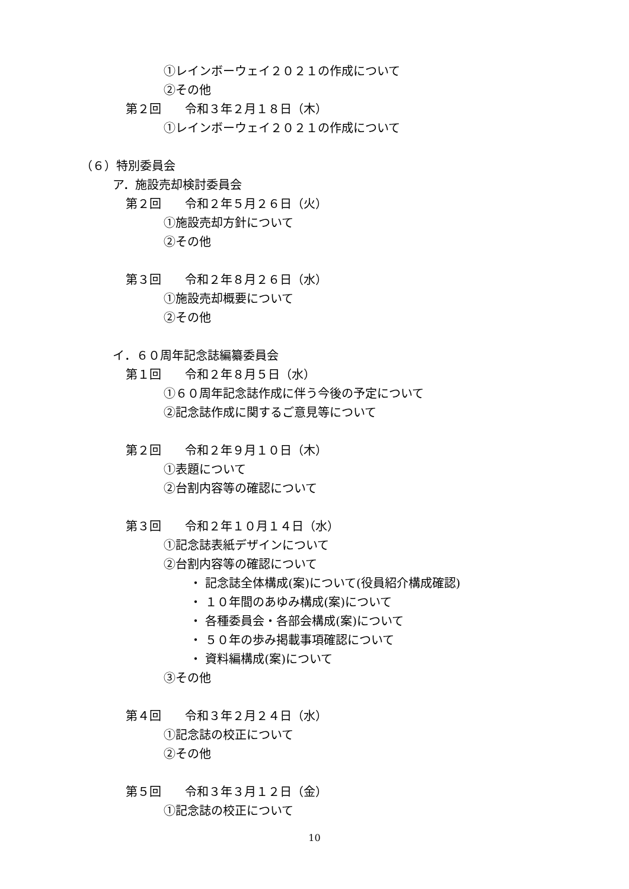①レインボーウェイ２０２１の作成について
②その他
第２回　　令和３年２月１８日（木）
①レインボーウェイ２０２１の作成について
（６）特別委員会
ア．施設売却検討委員会
第２回　　令和２年５月２６日（火）
①施設売却方針について
②その他
第３回　　令和２年８月２６日（水）
①施設売却概要について
②その他
イ．６０周年記念誌編纂委員会
第１回　　令和２年８月５日（水）
①６０周年記念誌作成に伴う今後の予定について
②記念誌作成に関するご意見等について
第２回　　令和２年９月１０日（木）
①表題について
②台割内容等の確認について
第３回　　令和２年１０月１４日（水）
①記念誌表紙デザインについて
②台割内容等の確認について
・ 記念誌全体構成(案)について(役員紹介構成確認)
・ １０年間のあゆみ構成(案)について
・ 各種委員会・各部会構成(案)について
・ ５０年の歩み掲載事項確認について
・ 資料編構成(案)について
③その他
第４回　　令和３年２月２４日（水）
①記念誌の校正について
②その他
第５回　　令和３年３月１２日（金）
①記念誌の校正について
10